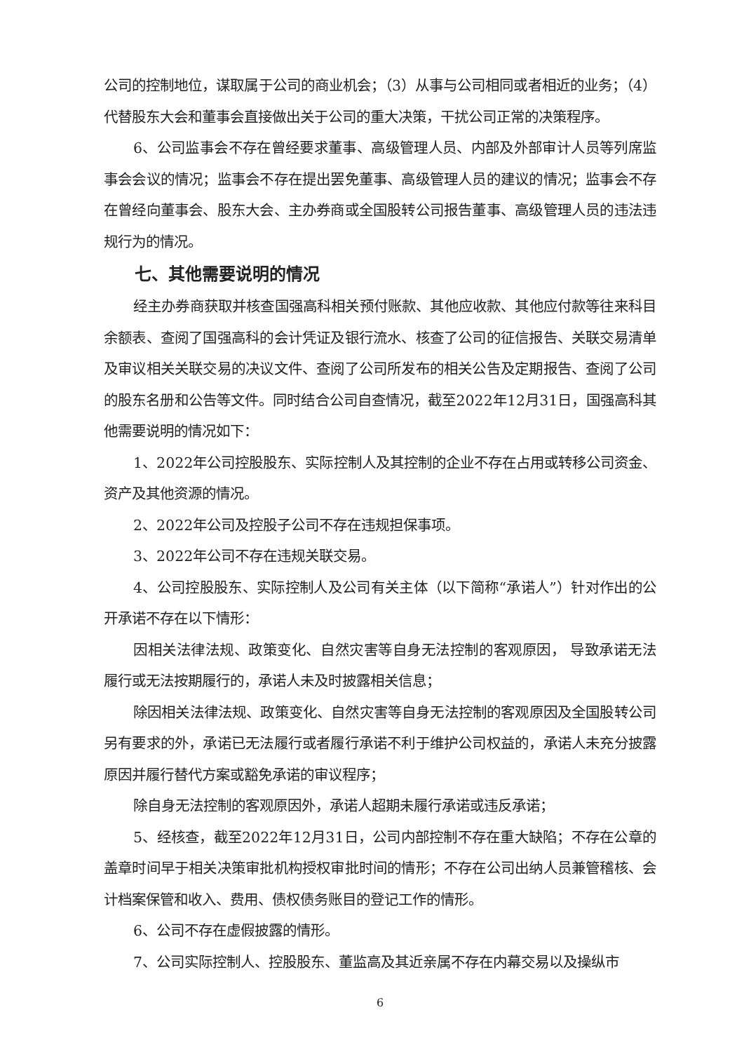公司的控制地位，谋取属于公司的商业机会；（3）从事与公司相同或者相近的业务；（4）代替股东大会和董事会直接做出关于公司的重大决策，干扰公司正常的决策程序。
6、公司监事会不存在曾经要求董事、高级管理人员、内部及外部审计人员等列席监事会会议的情况；监事会不存在提出罢免董事、高级管理人员的建议的情况；监事会不存在曾经向董事会、股东大会、主办券商或全国股转公司报告董事、高级管理人员的违法违规行为的情况。
七、其他需要说明的情况
经主办券商获取并核查国强高科相关预付账款、其他应收款、其他应付款等往来科目余额表、查阅了国强高科的会计凭证及银行流水、核查了公司的征信报告、关联交易清单及审议相关关联交易的决议文件、查阅了公司所发布的相关公告及定期报告、查阅了公司的股东名册和公告等文件。同时结合公司自查情况，截至2022年12月31日，国强高科其他需要说明的情况如下：
1、2022年公司控股股东、实际控制人及其控制的企业不存在占用或转移公司资金、资产及其他资源的情况。
2、2022年公司及控股子公司不存在违规担保事项。
3、2022年公司不存在违规关联交易。
4、公司控股股东、实际控制人及公司有关主体（以下简称“承诺人”）针对作出的公开承诺不存在以下情形：
因相关法律法规、政策变化、自然灾害等自身无法控制的客观原因， 导致承诺无法履行或无法按期履行的，承诺人未及时披露相关信息；
除因相关法律法规、政策变化、自然灾害等自身无法控制的客观原因及全国股转公司另有要求的外，承诺已无法履行或者履行承诺不利于维护公司权益的，承诺人未充分披露原因并履行替代方案或豁免承诺的审议程序；
除自身无法控制的客观原因外，承诺人超期未履行承诺或违反承诺；
5、经核查，截至2022年12月31日，公司内部控制不存在重大缺陷；不存在公章的盖章时间早于相关决策审批机构授权审批时间的情形；不存在公司出纳人员兼管稽核、会计档案保管和收入、费用、债权债务账目的登记工作的情形。
6、公司不存在虚假披露的情形。
7、公司实际控制人、控股股东、董监高及其近亲属不存在内幕交易以及操纵市
6